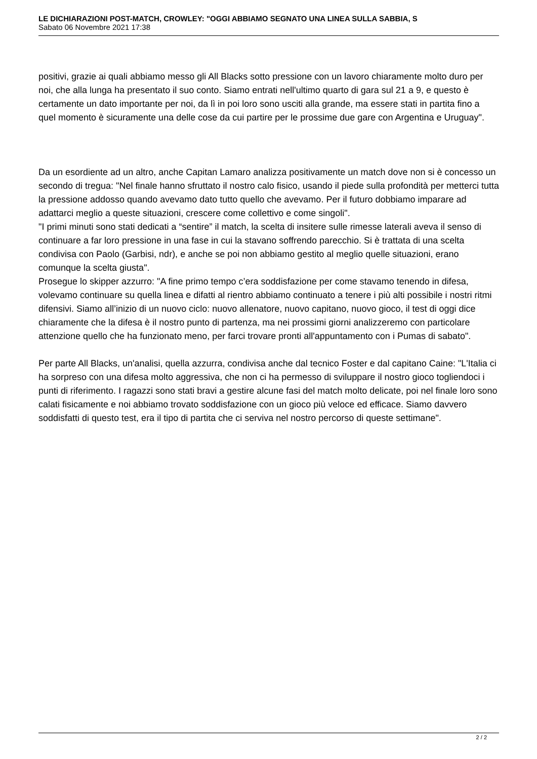LE DICHIARAZIONI POST-MATCH, CROWLEY: "OGGI ABBIAMO SEGNATO UNA LINEA SULLA SABBIA, S
Sabato 06 Novembre 2021 17:38
positivi, grazie ai quali abbiamo messo gli All Blacks sotto pressione con un lavoro chiaramente molto duro per noi, che alla lunga ha presentato il suo conto. Siamo entrati nell'ultimo quarto di gara sul 21 a 9, e questo è certamente un dato importante per noi, da lì in poi loro sono usciti alla grande, ma essere stati in partita fino a quel momento è sicuramente una delle cose da cui partire per le prossime due gare con Argentina e Uruguay".
Da un esordiente ad un altro, anche Capitan Lamaro analizza positivamente un match dove non si è concesso un secondo di tregua: "Nel finale hanno sfruttato il nostro calo fisico, usando il piede sulla profondità per metterci tutta la pressione addosso quando avevamo dato tutto quello che avevamo. Per il futuro dobbiamo imparare ad adattarci meglio a queste situazioni, crescere come collettivo e come singoli".
"I primi minuti sono stati dedicati a “sentire” il match, la scelta di insitere sulle rimesse laterali aveva il senso di continuare a far loro pressione in una fase in cui la stavano soffrendo parecchio. Si è trattata di una scelta condivisa con Paolo (Garbisi, ndr), e anche se poi non abbiamo gestito al meglio quelle situazioni, erano comunque la scelta giusta".
Prosegue lo skipper azzurro: "A fine primo tempo c’era soddisfazione per come stavamo tenendo in difesa, volevamo continuare su quella linea e difatti al rientro abbiamo continuato a tenere i più alti possibile i nostri ritmi difensivi. Siamo all’inizio di un nuovo ciclo: nuovo allenatore, nuovo capitano, nuovo gioco, il test di oggi dice chiaramente che la difesa è il nostro punto di partenza, ma nei prossimi giorni analizzeremo con particolare attenzione quello che ha funzionato meno, per farci trovare pronti all'appuntamento con i Pumas di sabato".
Per parte All Blacks, un'analisi, quella azzurra, condivisa anche dal tecnico Foster e dal capitano Caine: "L'Italia ci ha sorpreso con una difesa molto aggressiva, che non ci ha permesso di sviluppare il nostro gioco togliendoci i punti di riferimento. I ragazzi sono stati bravi a gestire alcune fasi del match molto delicate, poi nel finale loro sono calati fisicamente e noi abbiamo trovato soddisfazione con un gioco più veloce ed efficace. Siamo davvero soddisfatti di questo test, era il tipo di partita che ci serviva nel nostro percorso di queste settimane".
2 / 2